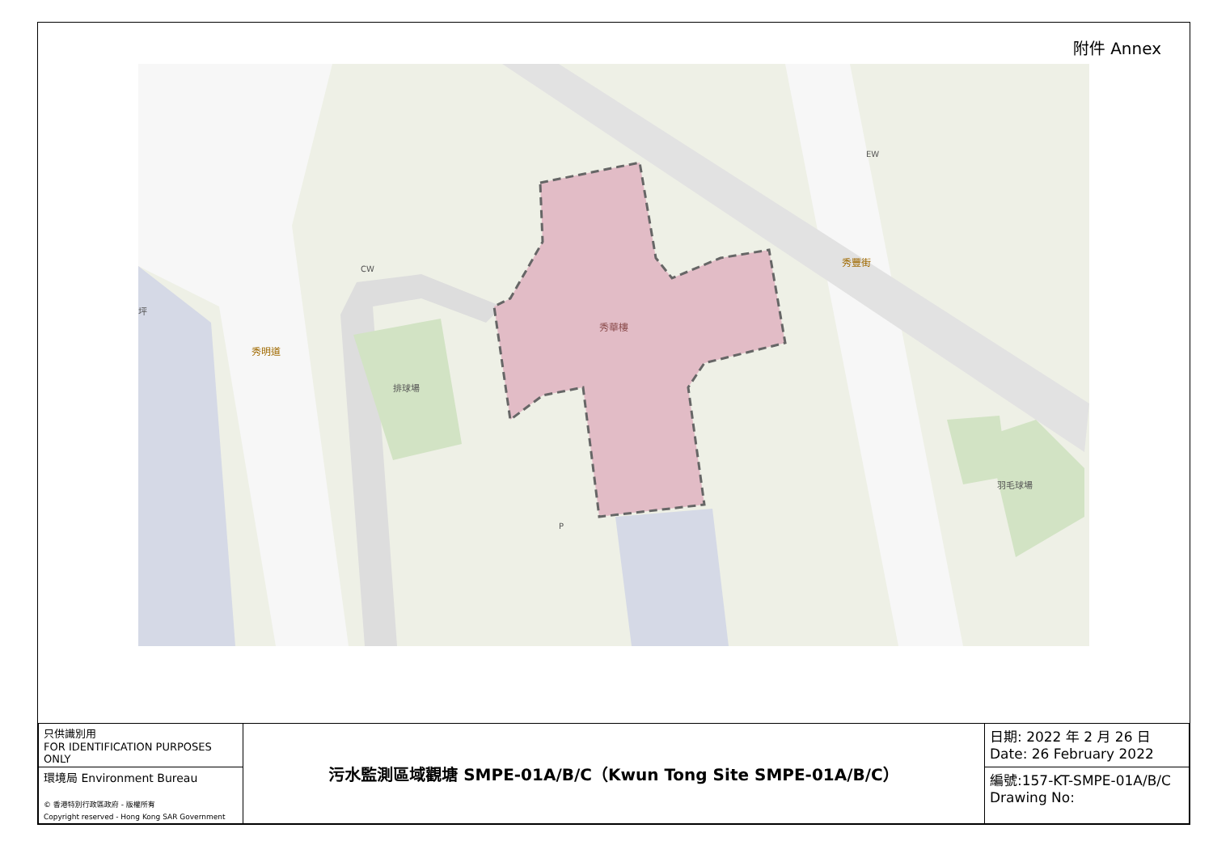附件 Annex
秀華樓
排球場
羽毛球場
秀明道
秀豐街
CW
EW
P
坪
| 只供識別用 FOR IDENTIFICATION PURPOSES ONLY | 污水監測區域觀塘 SMPE-01A/B/C（Kwun Tong Site SMPE-01A/B/C） | 日期: 2022 年 2 月 26 日 Date: 26 February 2022 |
| 環境局 Environment Bureau © 香港特別行政區政府 - 版權所有 Copyright reserved - Hong Kong SAR Government | | 編號:157-KT-SMPE-01A/B/C Drawing No: |